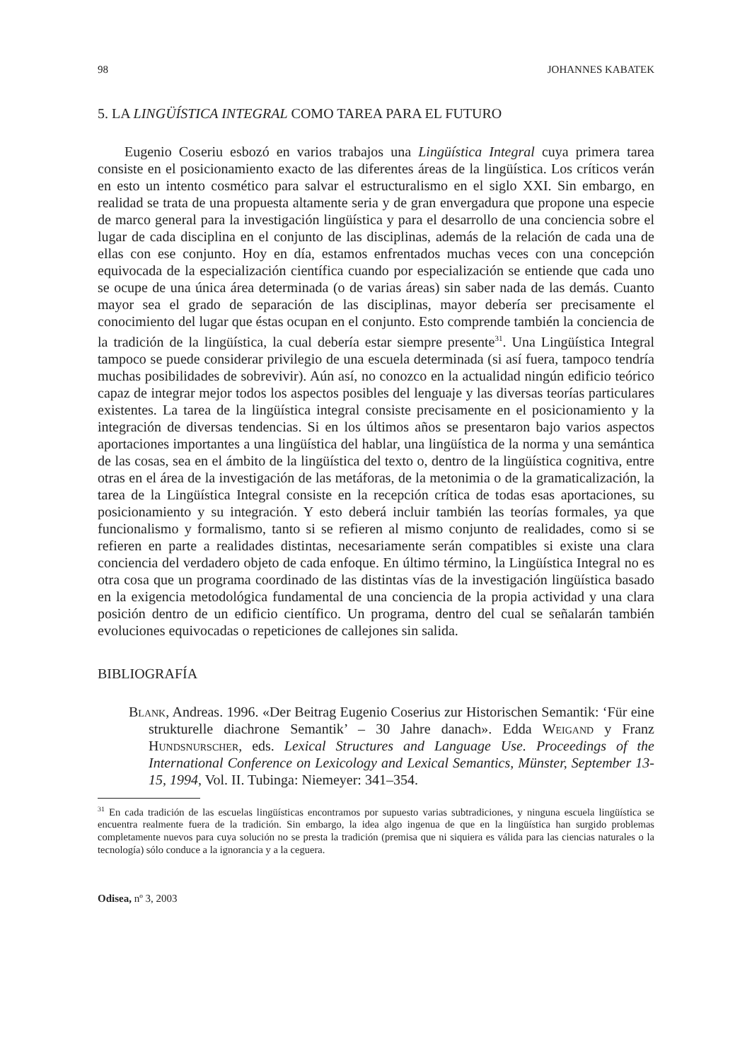98 JOHANNES KABATEK
5. LA LINGÜÍSTICA INTEGRAL COMO TAREA PARA EL FUTURO
Eugenio Coseriu esbozó en varios trabajos una Lingüística Integral cuya primera tarea consiste en el posicionamiento exacto de las diferentes áreas de la lingüística. Los críticos verán en esto un intento cosmético para salvar el estructuralismo en el siglo XXI. Sin embargo, en realidad se trata de una propuesta altamente seria y de gran envergadura que propone una especie de marco general para la investigación lingüística y para el desarrollo de una conciencia sobre el lugar de cada disciplina en el conjunto de las disciplinas, además de la relación de cada una de ellas con ese conjunto. Hoy en día, estamos enfrentados muchas veces con una concepción equivocada de la especialización científica cuando por especialización se entiende que cada uno se ocupe de una única área determinada (o de varias áreas) sin saber nada de las demás. Cuanto mayor sea el grado de separación de las disciplinas, mayor debería ser precisamente el conocimiento del lugar que éstas ocupan en el conjunto. Esto comprende también la conciencia de la tradición de la lingüística, la cual debería estar siempre presente<sup>31</sup>. Una Lingüística Integral tampoco se puede considerar privilegio de una escuela determinada (si así fuera, tampoco tendría muchas posibilidades de sobrevivir). Aún así, no conozco en la actualidad ningún edificio teórico capaz de integrar mejor todos los aspectos posibles del lenguaje y las diversas teorías particulares existentes. La tarea de la lingüística integral consiste precisamente en el posicionamiento y la integración de diversas tendencias. Si en los últimos años se presentaron bajo varios aspectos aportaciones importantes a una lingüística del hablar, una lingüística de la norma y una semántica de las cosas, sea en el ámbito de la lingüística del texto o, dentro de la lingüística cognitiva, entre otras en el área de la investigación de las metáforas, de la metonimia o de la gramaticalización, la tarea de la Lingüística Integral consiste en la recepción crítica de todas esas aportaciones, su posicionamiento y su integración. Y esto deberá incluir también las teorías formales, ya que funcionalismo y formalismo, tanto si se refieren al mismo conjunto de realidades, como si se refieren en parte a realidades distintas, necesariamente serán compatibles si existe una clara conciencia del verdadero objeto de cada enfoque. En último término, la Lingüística Integral no es otra cosa que un programa coordinado de las distintas vías de la investigación lingüística basado en la exigencia metodológica fundamental de una conciencia de la propia actividad y una clara posición dentro de un edificio científico. Un programa, dentro del cual se señalarán también evoluciones equivocadas o repeticiones de callejones sin salida.
BIBLIOGRAFÍA
Blank, Andreas. 1996. «Der Beitrag Eugenio Coserius zur Historischen Semantik: ‘Für eine strukturelle diachrone Semantik’ – 30 Jahre danach». Edda Weigand y Franz Hundsnurscher, eds. Lexical Structures and Language Use. Proceedings of the International Conference on Lexicology and Lexical Semantics, Münster, September 13-15, 1994, Vol. II. Tubinga: Niemeyer: 341–354.
<sup>31</sup> En cada tradición de las escuelas lingüísticas encontramos por supuesto varias subtradiciones, y ninguna escuela lingüística se encuentra realmente fuera de la tradición. Sin embargo, la idea algo ingenua de que en la lingüística han surgido problemas completamente nuevos para cuya solución no se presta la tradición (premisa que ni siquiera es válida para las ciencias naturales o la tecnología) sólo conduce a la ignorancia y a la ceguera.
Odisea, nº 3, 2003